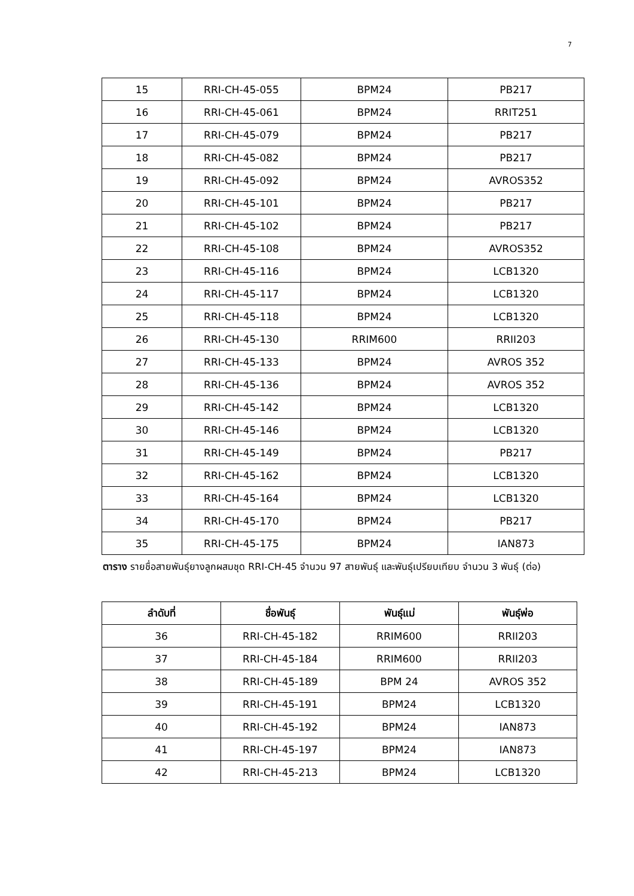7
| 15 | RRI-CH-45-055 | BPM24 | PB217 |
| 16 | RRI-CH-45-061 | BPM24 | RRIT251 |
| 17 | RRI-CH-45-079 | BPM24 | PB217 |
| 18 | RRI-CH-45-082 | BPM24 | PB217 |
| 19 | RRI-CH-45-092 | BPM24 | AVROS352 |
| 20 | RRI-CH-45-101 | BPM24 | PB217 |
| 21 | RRI-CH-45-102 | BPM24 | PB217 |
| 22 | RRI-CH-45-108 | BPM24 | AVROS352 |
| 23 | RRI-CH-45-116 | BPM24 | LCB1320 |
| 24 | RRI-CH-45-117 | BPM24 | LCB1320 |
| 25 | RRI-CH-45-118 | BPM24 | LCB1320 |
| 26 | RRI-CH-45-130 | RRIM600 | RRII203 |
| 27 | RRI-CH-45-133 | BPM24 | AVROS 352 |
| 28 | RRI-CH-45-136 | BPM24 | AVROS 352 |
| 29 | RRI-CH-45-142 | BPM24 | LCB1320 |
| 30 | RRI-CH-45-146 | BPM24 | LCB1320 |
| 31 | RRI-CH-45-149 | BPM24 | PB217 |
| 32 | RRI-CH-45-162 | BPM24 | LCB1320 |
| 33 | RRI-CH-45-164 | BPM24 | LCB1320 |
| 34 | RRI-CH-45-170 | BPM24 | PB217 |
| 35 | RRI-CH-45-175 | BPM24 | IAN873 |
ตาราง รายชื่อสายพันธุ์ยางลูกผสมชุด RRI-CH-45 จำนวน 97 สายพันธุ์ และพันธุ์เปรียบเทียบ จำนวน 3 พันธุ์ (ต่อ)
| ลำดับที่ | ชื่อพันธุ์ | พันธุ์แม่ | พันธุ์พ่อ |
| --- | --- | --- | --- |
| 36 | RRI-CH-45-182 | RRIM600 | RRII203 |
| 37 | RRI-CH-45-184 | RRIM600 | RRII203 |
| 38 | RRI-CH-45-189 | BPM 24 | AVROS 352 |
| 39 | RRI-CH-45-191 | BPM24 | LCB1320 |
| 40 | RRI-CH-45-192 | BPM24 | IAN873 |
| 41 | RRI-CH-45-197 | BPM24 | IAN873 |
| 42 | RRI-CH-45-213 | BPM24 | LCB1320 |